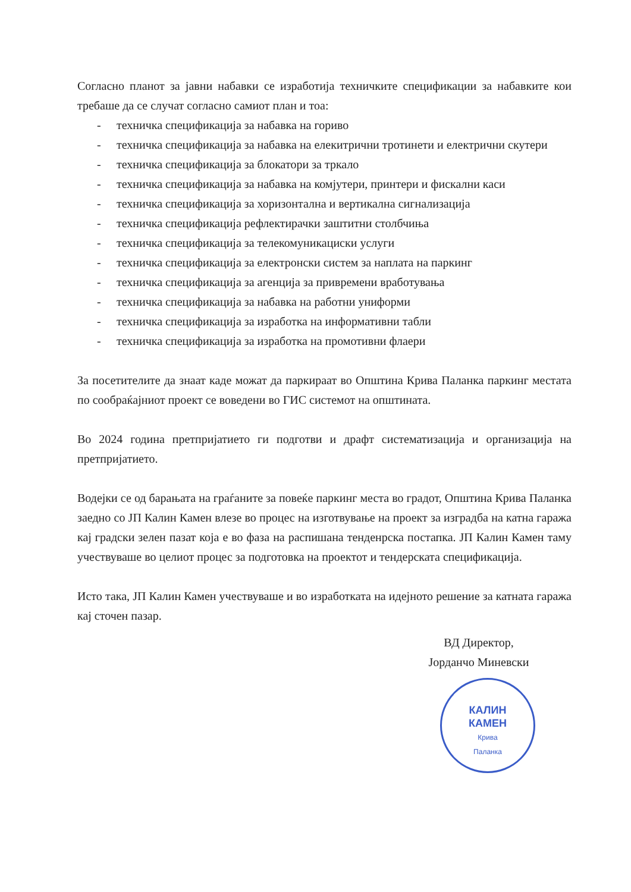Согласно планот за јавни набавки се изработија техничките спецификации за набавките кои требаше да се случат согласно самиот план и тоа:
- техничка спецификација за набавка на гориво
- техничка спецификација за набавка на елекитрични тротинети и електрични скутери
- техничка спецификација за блокатори за тркало
- техничка спецификација за набавка на комјутери, принтери и фискални каси
- техничка спецификација за хоризонтална и вертикална сигнализација
- техничка спецификација рефлектирачки заштитни столбчиња
- техничка спецификација за телекомуникациски услуги
- техничка спецификација за електронски систем за наплата на паркинг
- техничка спецификација за агенција за привремени вработувања
- техничка спецификација за набавка на работни униформи
- техничка спецификација за изработка на информативни табли
- техничка спецификација за изработка на промотивни флаери
За посетителите да знаат каде можат да паркираат во Општина Крива Паланка паркинг местата по сообраќајниот проект се воведени во ГИС системот на општината.
Во 2024 година претпријатието ги подготви и драфт систематизација и организација на претпријатието.
Водејки се од барањата на граѓаните за повеќе паркинг места во градот, Општина Крива Паланка заедно со ЈП Калин Камен влезе во процес на изготвување на проект за изградба на катна гаража кај градски зелен пазат која е во фаза на распишана тенденрска постапка. ЈП Калин Камен таму учествуваше во целиот процес за подготовка на проектот и тендерската спецификација.
Исто така, ЈП Калин Камен учествуваше и во изработката на идејното решение за катната гаража кај сточен пазар.
ВД Директор,
Јорданчо Миневски
КАЛИН
КАМЕН
Крива
Паланка